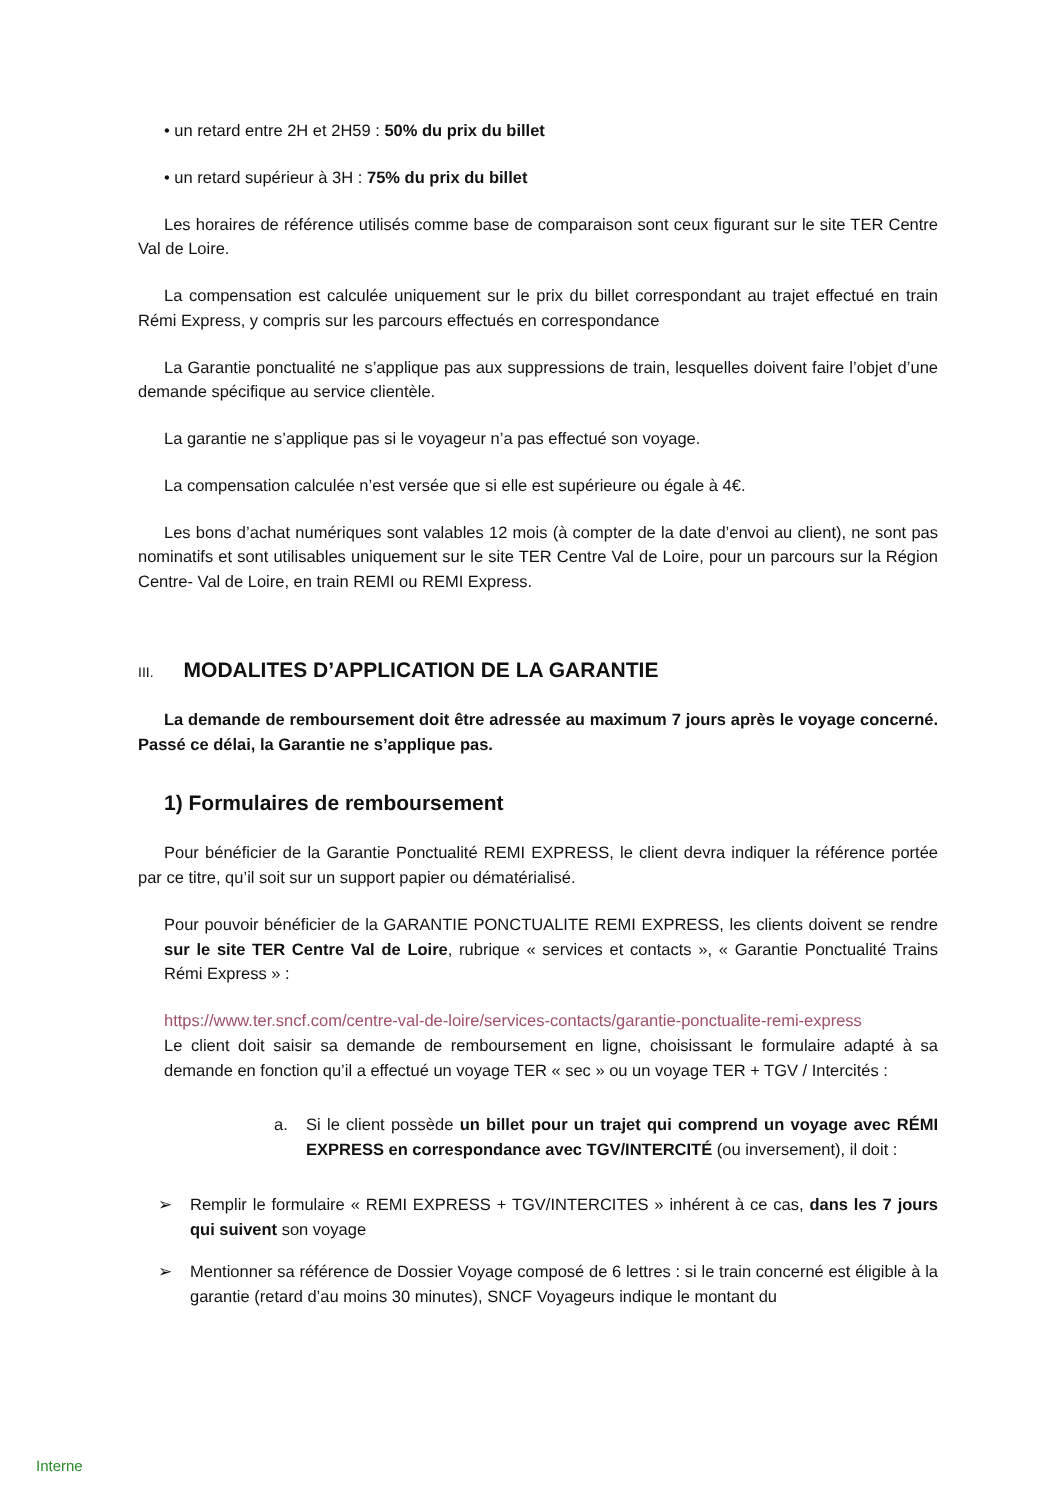• un retard entre 2H et 2H59 : 50% du prix du billet
• un retard supérieur à 3H : 75% du prix du billet
Les horaires de référence utilisés comme base de comparaison sont ceux figurant sur le site TER Centre Val de Loire.
La compensation est calculée uniquement sur le prix du billet correspondant au trajet effectué en train Rémi Express, y compris sur les parcours effectués en correspondance
La Garantie ponctualité ne s’applique pas aux suppressions de train, lesquelles doivent faire l’objet d’une demande spécifique au service clientèle.
La garantie ne s’applique pas si le voyageur n’a pas effectué son voyage.
La compensation calculée n’est versée que si elle est supérieure ou égale à 4€.
Les bons d’achat numériques sont valables 12 mois (à compter de la date d’envoi au client), ne sont pas nominatifs et sont utilisables uniquement sur le site TER Centre Val de Loire, pour un parcours sur la Région Centre- Val de Loire, en train REMI ou REMI Express.
III. MODALITES D’APPLICATION DE LA GARANTIE
La demande de remboursement doit être adressée au maximum 7 jours après le voyage concerné. Passé ce délai, la Garantie ne s’applique pas.
1) Formulaires de remboursement
Pour bénéficier de la Garantie Ponctualité REMI EXPRESS, le client devra indiquer la référence portée par ce titre, qu’il soit sur un support papier ou dématérialisé.
Pour pouvoir bénéficier de la GARANTIE PONCTUALITE REMI EXPRESS, les clients doivent se rendre sur le site TER Centre Val de Loire, rubrique « services et contacts », « Garantie Ponctualité Trains Rémi Express » :
https://www.ter.sncf.com/centre-val-de-loire/services-contacts/garantie-ponctualite-remi-express
Le client doit saisir sa demande de remboursement en ligne, choisissant le formulaire adapté à sa demande en fonction qu’il a effectué un voyage TER « sec » ou un voyage TER + TGV / Intercités :
a. Si le client possède un billet pour un trajet qui comprend un voyage avec RÉMI EXPRESS en correspondance avec TGV/INTERCITÉ (ou inversement), il doit :
➢ Remplir le formulaire « REMI EXPRESS + TGV/INTERCITES » inhérent à ce cas, dans les 7 jours qui suivent son voyage
➢ Mentionner sa référence de Dossier Voyage composé de 6 lettres : si le train concerné est éligible à la garantie (retard d’au moins 30 minutes), SNCF Voyageurs indique le montant du
Interne